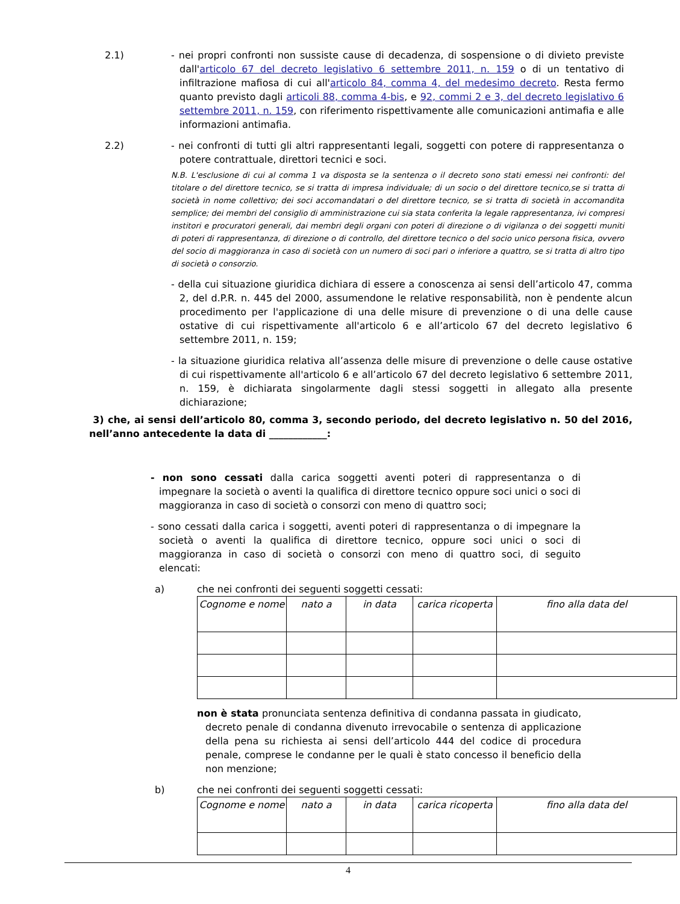2.1) - nei propri confronti non sussiste cause di decadenza, di sospensione o di divieto previste dall'articolo 67 del decreto legislativo 6 settembre 2011, n. 159 o di un tentativo di infiltrazione mafiosa di cui all'articolo 84, comma 4, del medesimo decreto. Resta fermo quanto previsto dagli articoli 88, comma 4-bis, e 92, commi 2 e 3, del decreto legislativo 6 settembre 2011, n. 159, con riferimento rispettivamente alle comunicazioni antimafia e alle informazioni antimafia.
2.2) - nei confronti di tutti gli altri rappresentanti legali, soggetti con potere di rappresentanza o potere contrattuale, direttori tecnici e soci.
N.B. L'esclusione di cui al comma 1 va disposta se la sentenza o il decreto sono stati emessi nei confronti: del titolare o del direttore tecnico, se si tratta di impresa individuale; di un socio o del direttore tecnico,se si tratta di società in nome collettivo; dei soci accomandatari o del direttore tecnico, se si tratta di società in accomandita semplice; dei membri del consiglio di amministrazione cui sia stata conferita la legale rappresentanza, ivi compresi institori e procuratori generali, dai membri degli organi con poteri di direzione o di vigilanza o dei soggetti muniti di poteri di rappresentanza, di direzione o di controllo, del direttore tecnico o del socio unico persona fisica, ovvero del socio di maggioranza in caso di società con un numero di soci pari o inferiore a quattro, se si tratta di altro tipo di società o consorzio.
- della cui situazione giuridica dichiara di essere a conoscenza ai sensi dell’articolo 47, comma 2, del d.P.R. n. 445 del 2000, assumendone le relative responsabilità, non è pendente alcun procedimento per l'applicazione di una delle misure di prevenzione o di una delle cause ostative di cui rispettivamente all'articolo 6 e all’articolo 67 del decreto legislativo 6 settembre 2011, n. 159;
- la situazione giuridica relativa all’assenza delle misure di prevenzione o delle cause ostative di cui rispettivamente all'articolo 6 e all’articolo 67 del decreto legislativo 6 settembre 2011, n. 159, è dichiarata singolarmente dagli stessi soggetti in allegato alla presente dichiarazione;
3) che, ai sensi dell’articolo 80, comma 3, secondo periodo, del decreto legislativo n. 50 del 2016, nell’anno antecedente la data di ____________:
- non sono cessati dalla carica soggetti aventi poteri di rappresentanza o di impegnare la società o aventi la qualifica di direttore tecnico oppure soci unici o soci di maggioranza in caso di società o consorzi con meno di quattro soci;
- sono cessati dalla carica i soggetti, aventi poteri di rappresentanza o di impegnare la società o aventi la qualifica di direttore tecnico, oppure soci unici o soci di maggioranza in caso di società o consorzi con meno di quattro soci, di seguito elencati:
a) che nei confronti dei seguenti soggetti cessati:
| Cognome e nome | nato a | in data | carica ricoperta | fino alla data del |
| --- | --- | --- | --- | --- |
non è stata pronunciata sentenza definitiva di condanna passata in giudicato, decreto penale di condanna divenuto irrevocabile o sentenza di applicazione della pena su richiesta ai sensi dell’articolo 444 del codice di procedura penale, comprese le condanne per le quali è stato concesso il beneficio della non menzione;
b) che nei confronti dei seguenti soggetti cessati:
| Cognome e nome | nato a | in data | carica ricoperta | fino alla data del |
| --- | --- | --- | --- | --- |
4